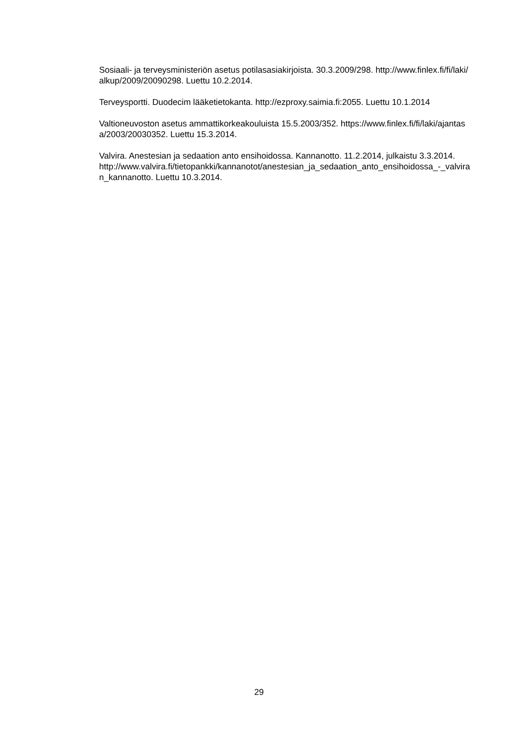Sosiaali- ja terveysministeriön asetus potilasasiakirjoista. 30.3.2009/298. http://www.finlex.fi/fi/laki/alkup/2009/20090298. Luettu 10.2.2014.
Terveysportti. Duodecim lääketietokanta. http://ezproxy.saimia.fi:2055. Luettu 10.1.2014
Valtioneuvoston asetus ammattikorkeakouluista 15.5.2003/352. https://www.finlex.fi/fi/laki/ajantasa/2003/20030352. Luettu 15.3.2014.
Valvira. Anestesian ja sedaation anto ensihoidossa. Kannanotto. 11.2.2014, julkaistu 3.3.2014.
http://www.valvira.fi/tietopankki/kannanotot/anestesian_ja_sedaation_anto_ensihoidossa_-_valviran_kannanotto. Luettu 10.3.2014.
29